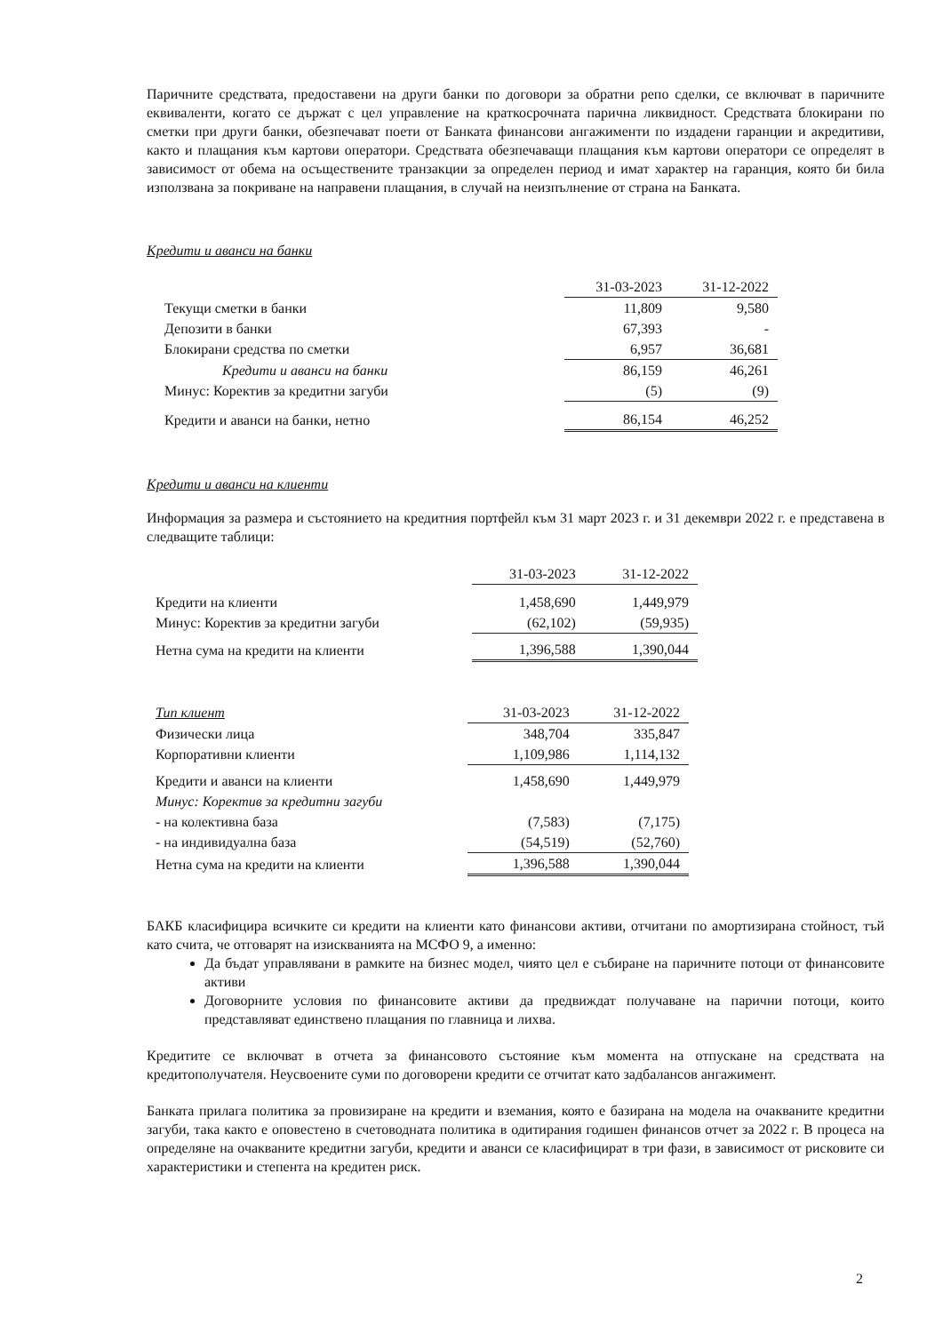Паричните средствата, предоставени на други банки по договори за обратни репо сделки, се включват в паричните еквиваленти, когато се държат с цел управление на краткосрочната парична ликвидност. Средствата блокирани по сметки при други банки, обезпечават поети от Банката финансови ангажименти по издадени гаранции и акредитиви, както и плащания към картови оператори. Средствата обезпечаващи плащания към картови оператори се определят в зависимост от обема на осъществените транзакции за определен период и имат характер на гаранция, която би била използвана за покриване на направени плащания, в случай на неизпълнение от страна на Банката.
Кредити и аванси на банки
| | 31-03-2023 | 31-12-2022 |
| Текущи сметки в банки | 11,809 | 9,580 |
| Депозити в банки | 67,393 | - |
| Блокирани средства по сметки | 6,957 | 36,681 |
| Кредити и аванси на банки | 86,159 | 46,261 |
| Минус: Коректив за кредитни загуби | (5) | (9) |
| Кредити и аванси на банки, нетно | 86,154 | 46,252 |
Кредити и аванси на клиенти
Информация за размера и състоянието на кредитния портфейл към 31 март 2023 г. и 31 декември 2022 г. е представена в следващите таблици:
| | 31-03-2023 | 31-12-2022 |
| Кредити на клиенти | 1,458,690 | 1,449,979 |
| Минус: Коректив за кредитни загуби | (62,102) | (59,935) |
| Нетна сума на кредити на клиенти | 1,396,588 | 1,390,044 |
| Тип клиент | 31-03-2023 | 31-12-2022 |
| Физически лица | 348,704 | 335,847 |
| Корпоративни клиенти | 1,109,986 | 1,114,132 |
| Кредити и аванси на клиенти | 1,458,690 | 1,449,979 |
| Минус: Коректив за кредитни загуби | | |
| - на колективна база | (7,583) | (7,175) |
| - на индивидуална база | (54,519) | (52,760) |
| Нетна сума на кредити на клиенти | 1,396,588 | 1,390,044 |
БАКБ класифицира всичките си кредити на клиенти като финансови активи, отчитани по амортизирана стойност, тъй като счита, че отговарят на изискванията на МСФО 9, а именно:
Да бъдат управлявани в рамките на бизнес модел, чиято цел е събиране на паричните потоци от финансовите активи
Договорните условия по финансовите активи да предвиждат получаване на парични потоци, които представляват единствено плащания по главница и лихва.
Кредитите се включват в отчета за финансовото състояние към момента на отпускане на средствата на кредитополучателя. Неусвоените суми по договорени кредити се отчитат като задбалансов ангажимент.
Банката прилага политика за провизиране на кредити и вземания, която е базирана на модела на очакваните кредитни загуби, така както е оповестено в счетоводната политика в одитирания годишен финансов отчет за 2022 г. В процеса на определяне на очакваните кредитни загуби, кредити и аванси се класифицират в три фази, в зависимост от рисковите си характеристики и степента на кредитен риск.
2